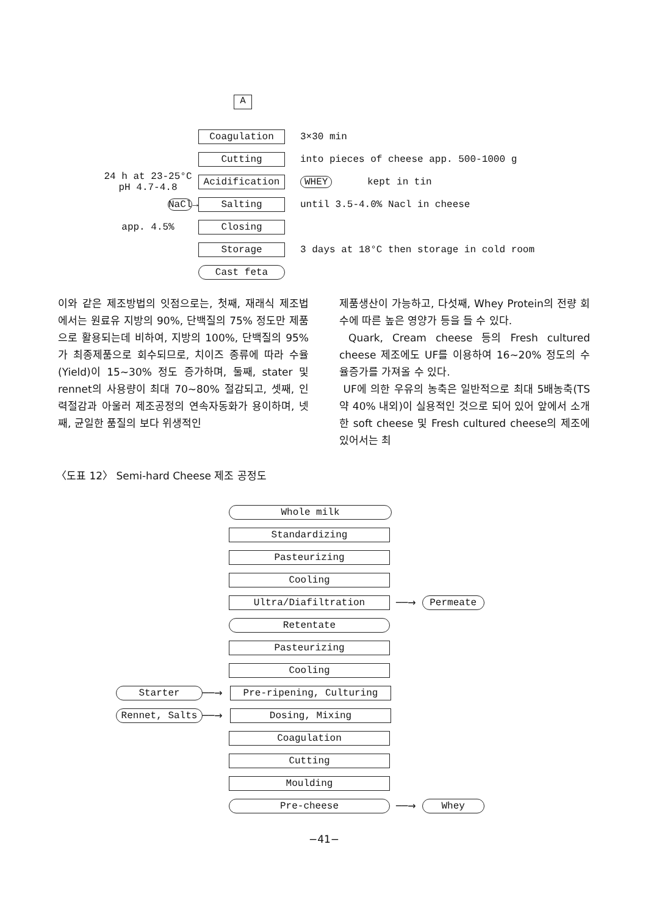A
Coagulation
3×30 min
Cutting
into pieces of cheese app. 500-1000 g
24 h at 23-25°C
pH 4.7-4.8
Acidification WHEY kept in tin
NaCl→
Salting
until 3.5-4.0% Nacl in cheese
app. 4.5%
Closing
Storage
3 days at 18°C then storage in cold room
Cast feta
이와 같은 제조방법의 잇점으로는, 첫째, 재래식 제조법에서는 원료유 지방의 90%, 단백질의 75% 정도만 제품으로 활용되는데 비하여, 지방의 100%, 단백질의 95%가 최종제품으로 회수되므로, 치이즈 종류에 따라 수율(Yield)이 15~30% 정도 증가하며, 둘째, stater 및 rennet의 사용량이 최대 70~80% 절감되고, 셋째, 인력절감과 아울러 제조공정의 연속자동화가 용이하며, 넷째, 균일한 품질의 보다 위생적인
제품생산이 가능하고, 다섯째, Whey Protein의 전량 회수에 따른 높은 영양가 등을 들 수 있다.
Quark, Cream cheese 등의 Fresh cultured cheese 제조에도 UF를 이용하여 16~20% 정도의 수율증가를 가져올 수 있다.
UF에 의한 우유의 농축은 일반적으로 최대 5배농축(TS 약 40% 내외)이 실용적인 것으로 되어 있어 앞에서 소개한 soft cheese 및 Fresh cultured cheese의 제조에 있어서는 최
〈도표 12〉 Semi-hard Cheese 제조 공정도
Whole milk
Standardizing
Pasteurizing
Cooling
Ultra/Diafiltration
──→
Permeate
Retentate
Pasteurizing
Cooling
Starter
──→
Pre-ripening, Culturing
Rennet, Salts
──→
Dosing, Mixing
Coagulation
Cutting
Moulding
Pre-cheese
──→
Whey
−41−